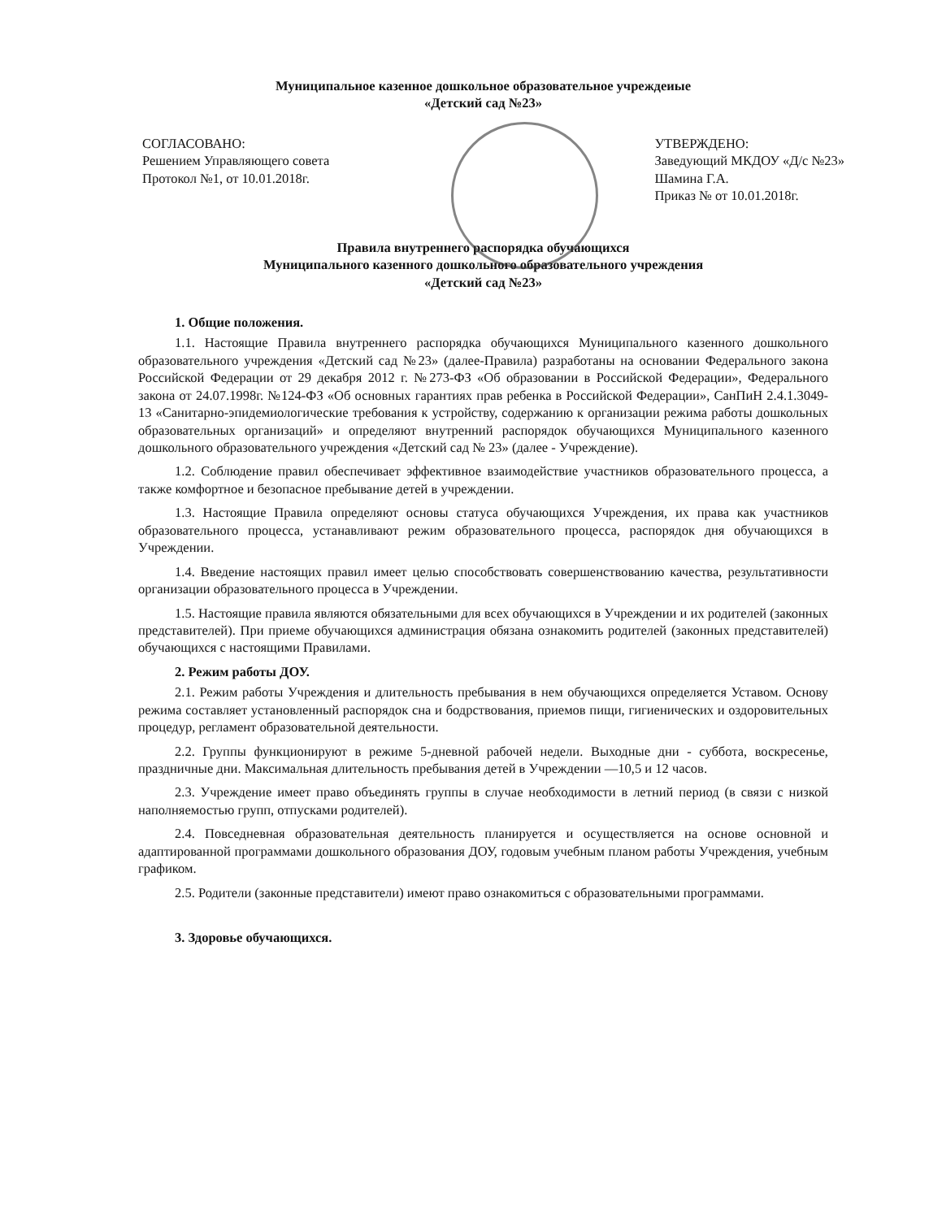Муниципальное казенное дошкольное образовательное учреждеиые
«Детский сад №23»
СОГЛАСОВАНО:
Решением Управляющего совета
Протокол №1, от 10.01.2018г.
УТВЕРЖДЕНО:
Заведующий МКДОУ «Д/с №23»
Шамина Г.А.
Приказ № от 10.01.2018г.
Правила внутреннего распорядка обучающихся
Муниципального казенного дошкольного образовательного учреждения
«Детский сад №23»
1. Общие положения.
1.1. Настоящие Правила внутреннего распорядка обучающихся Муниципального казенного дошкольного образовательного учреждения «Детский сад №23» (далее-Правила) разработаны на основании Федерального закона Российской Федерации от 29 декабря 2012 г. №273-ФЗ «Об образовании в Российской Федерации», Федерального закона от 24.07.1998г. №124-ФЗ «Об основных гарантиях прав ребенка в Российской Федерации», СанПиН 2.4.1.3049-13 «Санитарно-эпидемиологические требования к устройству, содержанию к организации режима работы дошкольных образовательных организаций» и определяют внутренний распорядок обучающихся Муниципального казенного дошкольного образовательного учреждения «Детский сад № 23» (далее - Учреждение).
1.2. Соблюдение правил обеспечивает эффективное взаимодействие участников образовательного процесса, а также комфортное и безопасное пребывание детей в учреждении.
1.3. Настоящие Правила определяют основы статуса обучающихся Учреждения, их права как участников образовательного процесса, устанавливают режим образовательного процесса, распорядок дня обучающихся в Учреждении.
1.4. Введение настоящих правил имеет целью способствовать совершенствованию качества, результативности организации образовательного процесса в Учреждении.
1.5. Настоящие правила являются обязательными для всех обучающихся в Учреждении и их родителей (законных представителей). При приеме обучающихся администрация обязана ознакомить родителей (законных представителей) обучающихся с настоящими Правилами.
2. Режим работы ДОУ.
2.1. Режим работы Учреждения и длительность пребывания в нем обучающихся определяется Уставом. Основу режима составляет установленный распорядок сна и бодрствования, приемов пищи, гигиенических и оздоровительных процедур, регламент образовательной деятельности.
2.2. Группы функционируют в режиме 5-дневной рабочей недели. Выходные дни - суббота, воскресенье, праздничные дни. Максимальная длительность пребывания детей в Учреждении —10,5 и 12 часов.
2.3. Учреждение имеет право объединять группы в случае необходимости в летний период (в связи с низкой наполняемостью групп, отпусками родителей).
2.4. Повседневная образовательная деятельность планируется и осуществляется на основе основной и адаптированной программами дошкольного образования ДОУ, годовым учебным планом работы Учреждения, учебным графиком.
2.5. Родители (законные представители) имеют право ознакомиться с образовательными программами.
3. Здоровье обучающихся.